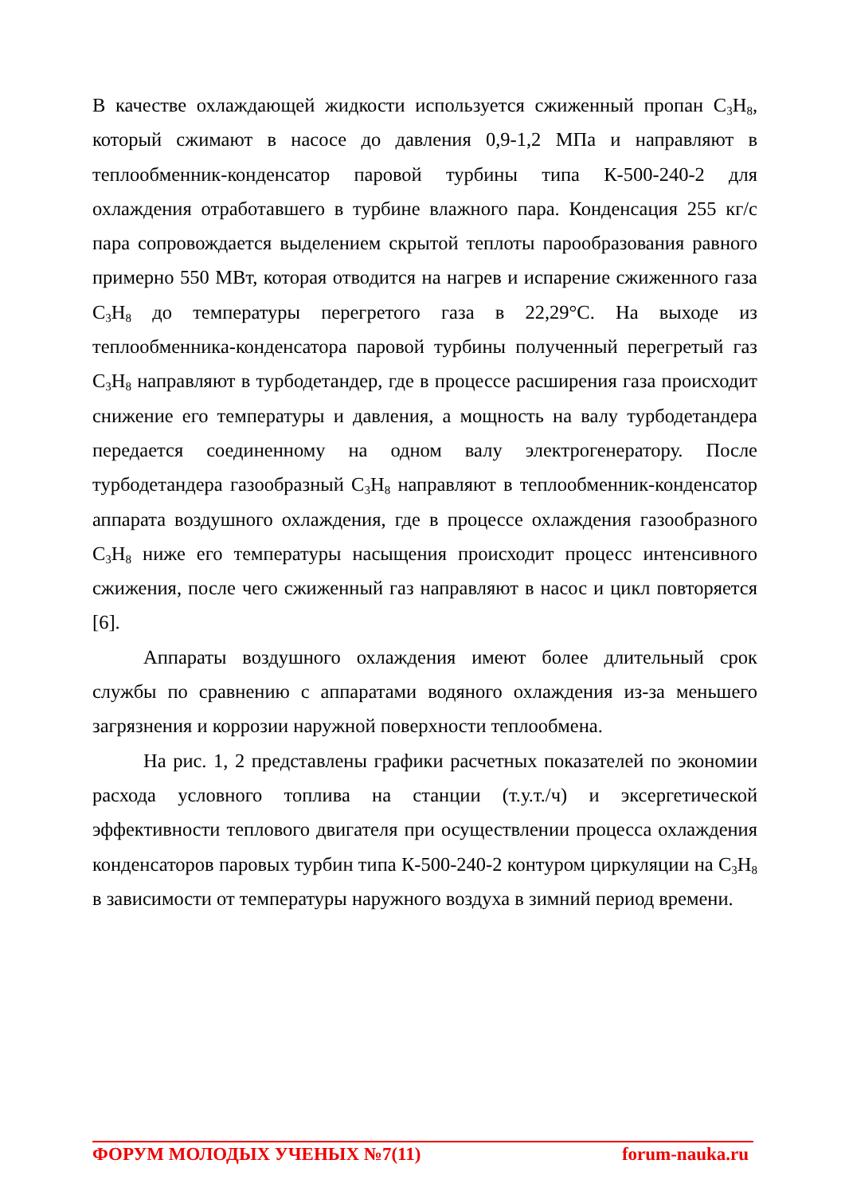В качестве охлаждающей жидкости используется сжиженный пропан C<sub>3</sub>H<sub>8</sub>, который сжимают в насосе до давления 0,9-1,2 МПа и направляют в теплообменник-конденсатор паровой турбины типа К-500-240-2 для охлаждения отработавшего в турбине влажного пара. Конденсация 255 кг/с пара сопровождается выделением скрытой теплоты парообразования равного примерно 550 МВт, которая отводится на нагрев и испарение сжиженного газа C<sub>3</sub>H<sub>8</sub> до температуры перегретого газа в 22,29°C. На выходе из теплообменника-конденсатора паровой турбины полученный перегретый газ C<sub>3</sub>H<sub>8</sub> направляют в турбодетандер, где в процессе расширения газа происходит снижение его температуры и давления, а мощность на валу турбодетандера передается соединенному на одном валу электрогенератору. После турбодетандера газообразный C<sub>3</sub>H<sub>8</sub> направляют в теплообменник-конденсатор аппарата воздушного охлаждения, где в процессе охлаждения газообразного C<sub>3</sub>H<sub>8</sub> ниже его температуры насыщения происходит процесс интенсивного сжижения, после чего сжиженный газ направляют в насос и цикл повторяется [6].
Аппараты воздушного охлаждения имеют более длительный срок службы по сравнению с аппаратами водяного охлаждения из-за меньшего загрязнения и коррозии наружной поверхности теплообмена.
На рис. 1, 2 представлены графики расчетных показателей по экономии расхода условного топлива на станции (т.у.т./ч) и эксергетической эффективности теплового двигателя при осуществлении процесса охлаждения конденсаторов паровых турбин типа К-500-240-2 контуром циркуляции на C<sub>3</sub>H<sub>8</sub> в зависимости от температуры наружного воздуха в зимний период времени.
ФОРУМ МОЛОДЫХ УЧЕНЫХ №7(11) forum-nauka.ru